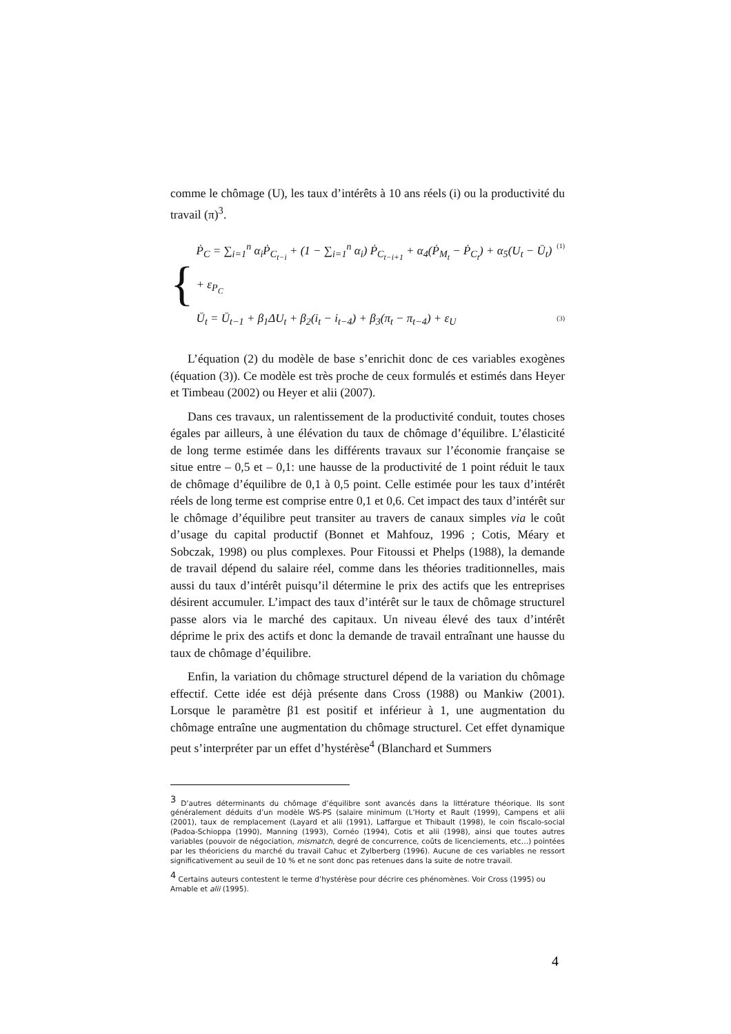comme le chômage (U), les taux d’intérêts à 10 ans réels (i) ou la productivité du travail (π)<sup>3</sup>.
{
Ṗ<sub>C</sub> = ∑<sub>i=1</sub><sup>n</sup> α<sub>i</sub>Ṗ<sub>C<sub>t−i</sub></sub> + (1 − ∑<sub>i=1</sub><sup>n</sup> α<sub>i</sub>) Ṗ<sub>C<sub>t−i+1</sub></sub> + α<sub>4</sub>(Ṗ<sub>M<sub>t</sub></sub> − Ṗ<sub>C<sub>t</sub></sub>) + α<sub>5</sub>(U<sub>t</sub> − Ū<sub>t</sub>) + ε<sub>P<sub>C</sub></sub> (1)
Ū<sub>t</sub> = Ū<sub>t−1</sub> + β<sub>1</sub>ΔU<sub>t</sub> + β<sub>2</sub>(i<sub>t</sub> − i<sub>t−4</sub>) + β<sub>3</sub>(π<sub>t</sub> − π<sub>t−4</sub>) + ε<sub>U</sub> (3)
L’équation (2) du modèle de base s’enrichit donc de ces variables exogènes (équation (3)). Ce modèle est très proche de ceux formulés et estimés dans Heyer et Timbeau (2002) ou Heyer et alii (2007).
Dans ces travaux, un ralentissement de la productivité conduit, toutes choses égales par ailleurs, à une élévation du taux de chômage d’équilibre. L’élasticité de long terme estimée dans les différents travaux sur l’économie française se situe entre – 0,5 et – 0,1: une hausse de la productivité de 1 point réduit le taux de chômage d’équilibre de 0,1 à 0,5 point. Celle estimée pour les taux d’intérêt réels de long terme est comprise entre 0,1 et 0,6. Cet impact des taux d’intérêt sur le chômage d’équilibre peut transiter au travers de canaux simples via le coût d’usage du capital productif (Bonnet et Mahfouz, 1996 ; Cotis, Méary et Sobczak, 1998) ou plus complexes. Pour Fitoussi et Phelps (1988), la demande de travail dépend du salaire réel, comme dans les théories traditionnelles, mais aussi du taux d’intérêt puisqu’il détermine le prix des actifs que les entreprises désirent accumuler. L’impact des taux d’intérêt sur le taux de chômage structurel passe alors via le marché des capitaux. Un niveau élevé des taux d’intérêt déprime le prix des actifs et donc la demande de travail entraînant une hausse du taux de chômage d’équilibre.
Enfin, la variation du chômage structurel dépend de la variation du chômage effectif. Cette idée est déjà présente dans Cross (1988) ou Mankiw (2001). Lorsque le paramètre β1 est positif et inférieur à 1, une augmentation du chômage entraîne une augmentation du chômage structurel. Cet effet dynamique peut s’interpréter par un effet d’hystérèse<sup>4</sup> (Blanchard et Summers
<sup>3</sup> D’autres déterminants du chômage d’équilibre sont avancés dans la littérature théorique. Ils sont généralement déduits d’un modèle WS-PS (salaire minimum (L’Horty et Rault (1999), Campens et alii (2001), taux de remplacement (Layard et alii (1991), Laffargue et Thibault (1998), le coin fiscalo-social (Padoa-Schioppa (1990), Manning (1993), Cornéo (1994), Cotis et alii (1998), ainsi que toutes autres variables (pouvoir de négociation, mismatch, degré de concurrence, coûts de licenciements, etc…) pointées par les théoriciens du marché du travail Cahuc et Zylberberg (1996). Aucune de ces variables ne ressort significativement au seuil de 10 % et ne sont donc pas retenues dans la suite de notre travail.
<sup>4</sup> Certains auteurs contestent le terme d’hystérèse pour décrire ces phénomènes. Voir Cross (1995) ou Amable et alii (1995).
4